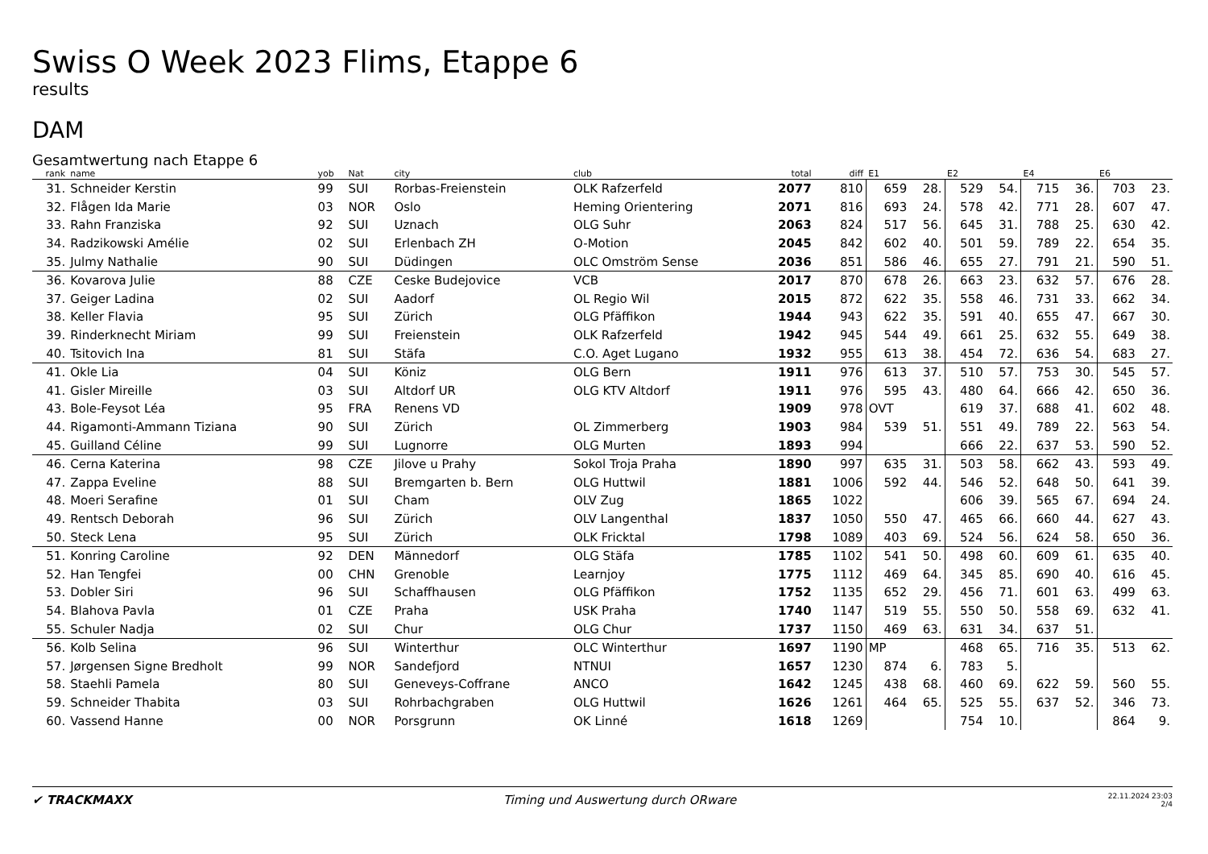Swiss O Week 2023 Flims, Etappe 6
results
DAM
Gesamtwertung nach Etappe 6
| rank | name | yob | Nat | city | club | total | diff | E1 | | E2 | | E4 | | E6 | |
| --- | --- | --- | --- | --- | --- | --- | --- | --- | --- | --- | --- | --- | --- | --- | --- |
| 31. | Schneider Kerstin | 99 | SUI | Rorbas-Freienstein | OLK Rafzerfeld | 2077 | 810 | 659 | 28. | 529 | 54. | 715 | 36. | 703 | 23. |
| 32. | Flågen Ida Marie | 03 | NOR | Oslo | Heming Orientering | 2071 | 816 | 693 | 24. | 578 | 42. | 771 | 28. | 607 | 47. |
| 33. | Rahn Franziska | 92 | SUI | Uznach | OLG Suhr | 2063 | 824 | 517 | 56. | 645 | 31. | 788 | 25. | 630 | 42. |
| 34. | Radzikowski Amélie | 02 | SUI | Erlenbach ZH | O-Motion | 2045 | 842 | 602 | 40. | 501 | 59. | 789 | 22. | 654 | 35. |
| 35. | Julmy Nathalie | 90 | SUI | Düdingen | OLC Omström Sense | 2036 | 851 | 586 | 46. | 655 | 27. | 791 | 21. | 590 | 51. |
| 36. | Kovarova Julie | 88 | CZE | Ceske Budejovice | VCB | 2017 | 870 | 678 | 26. | 663 | 23. | 632 | 57. | 676 | 28. |
| 37. | Geiger Ladina | 02 | SUI | Aadorf | OL Regio Wil | 2015 | 872 | 622 | 35. | 558 | 46. | 731 | 33. | 662 | 34. |
| 38. | Keller Flavia | 95 | SUI | Zürich | OLG Pfäffikon | 1944 | 943 | 622 | 35. | 591 | 40. | 655 | 47. | 667 | 30. |
| 39. | Rinderknecht Miriam | 99 | SUI | Freienstein | OLK Rafzerfeld | 1942 | 945 | 544 | 49. | 661 | 25. | 632 | 55. | 649 | 38. |
| 40. | Tsitovich Ina | 81 | SUI | Stäfa | C.O. Aget Lugano | 1932 | 955 | 613 | 38. | 454 | 72. | 636 | 54. | 683 | 27. |
| 41. | Okle Lia | 04 | SUI | Köniz | OLG Bern | 1911 | 976 | 613 | 37. | 510 | 57. | 753 | 30. | 545 | 57. |
| 41. | Gisler Mireille | 03 | SUI | Altdorf UR | OLG KTV Altdorf | 1911 | 976 | 595 | 43. | 480 | 64. | 666 | 42. | 650 | 36. |
| 43. | Bole-Feysot Léa | 95 | FRA | Renens VD | | 1909 | 978 | OVT | | 619 | 37. | 688 | 41. | 602 | 48. |
| 44. | Rigamonti-Ammann Tiziana | 90 | SUI | Zürich | OL Zimmerberg | 1903 | 984 | 539 | 51. | 551 | 49. | 789 | 22. | 563 | 54. |
| 45. | Guilland Céline | 99 | SUI | Lugnorre | OLG Murten | 1893 | 994 | | | 666 | 22. | 637 | 53. | 590 | 52. |
| 46. | Cerna Katerina | 98 | CZE | Jilove u Prahy | Sokol Troja Praha | 1890 | 997 | 635 | 31. | 503 | 58. | 662 | 43. | 593 | 49. |
| 47. | Zappa Eveline | 88 | SUI | Bremgarten b. Bern | OLG Huttwil | 1881 | 1006 | 592 | 44. | 546 | 52. | 648 | 50. | 641 | 39. |
| 48. | Moeri Serafine | 01 | SUI | Cham | OLV Zug | 1865 | 1022 | | | 606 | 39. | 565 | 67. | 694 | 24. |
| 49. | Rentsch Deborah | 96 | SUI | Zürich | OLV Langenthal | 1837 | 1050 | 550 | 47. | 465 | 66. | 660 | 44. | 627 | 43. |
| 50. | Steck Lena | 95 | SUI | Zürich | OLK Fricktal | 1798 | 1089 | 403 | 69. | 524 | 56. | 624 | 58. | 650 | 36. |
| 51. | Konring Caroline | 92 | DEN | Männedorf | OLG Stäfa | 1785 | 1102 | 541 | 50. | 498 | 60. | 609 | 61. | 635 | 40. |
| 52. | Han Tengfei | 00 | CHN | Grenoble | Learnjoy | 1775 | 1112 | 469 | 64. | 345 | 85. | 690 | 40. | 616 | 45. |
| 53. | Dobler Siri | 96 | SUI | Schaffhausen | OLG Pfäffikon | 1752 | 1135 | 652 | 29. | 456 | 71. | 601 | 63. | 499 | 63. |
| 54. | Blahova Pavla | 01 | CZE | Praha | USK Praha | 1740 | 1147 | 519 | 55. | 550 | 50. | 558 | 69. | 632 | 41. |
| 55. | Schuler Nadja | 02 | SUI | Chur | OLG Chur | 1737 | 1150 | 469 | 63. | 631 | 34. | 637 | 51. | | |
| 56. | Kolb Selina | 96 | SUI | Winterthur | OLC Winterthur | 1697 | 1190 | MP | | 468 | 65. | 716 | 35. | 513 | 62. |
| 57. | Jørgensen Signe Bredholt | 99 | NOR | Sandefjord | NTNUI | 1657 | 1230 | 874 | 6. | 783 | 5. | | | | |
| 58. | Staehli Pamela | 80 | SUI | Geneveys-Coffrane | ANCO | 1642 | 1245 | 438 | 68. | 460 | 69. | 622 | 59. | 560 | 55. |
| 59. | Schneider Thabita | 03 | SUI | Rohrbachgraben | OLG Huttwil | 1626 | 1261 | 464 | 65. | 525 | 55. | 637 | 52. | 346 | 73. |
| 60. | Vassend Hanne | 00 | NOR | Porsgrunn | OK Linné | 1618 | 1269 | | | 754 | 10. | | | 864 | 9. |
✔ TRACKMAXX
Timing und Auswertung durch ORware
22.11.2024 23:03
2/4